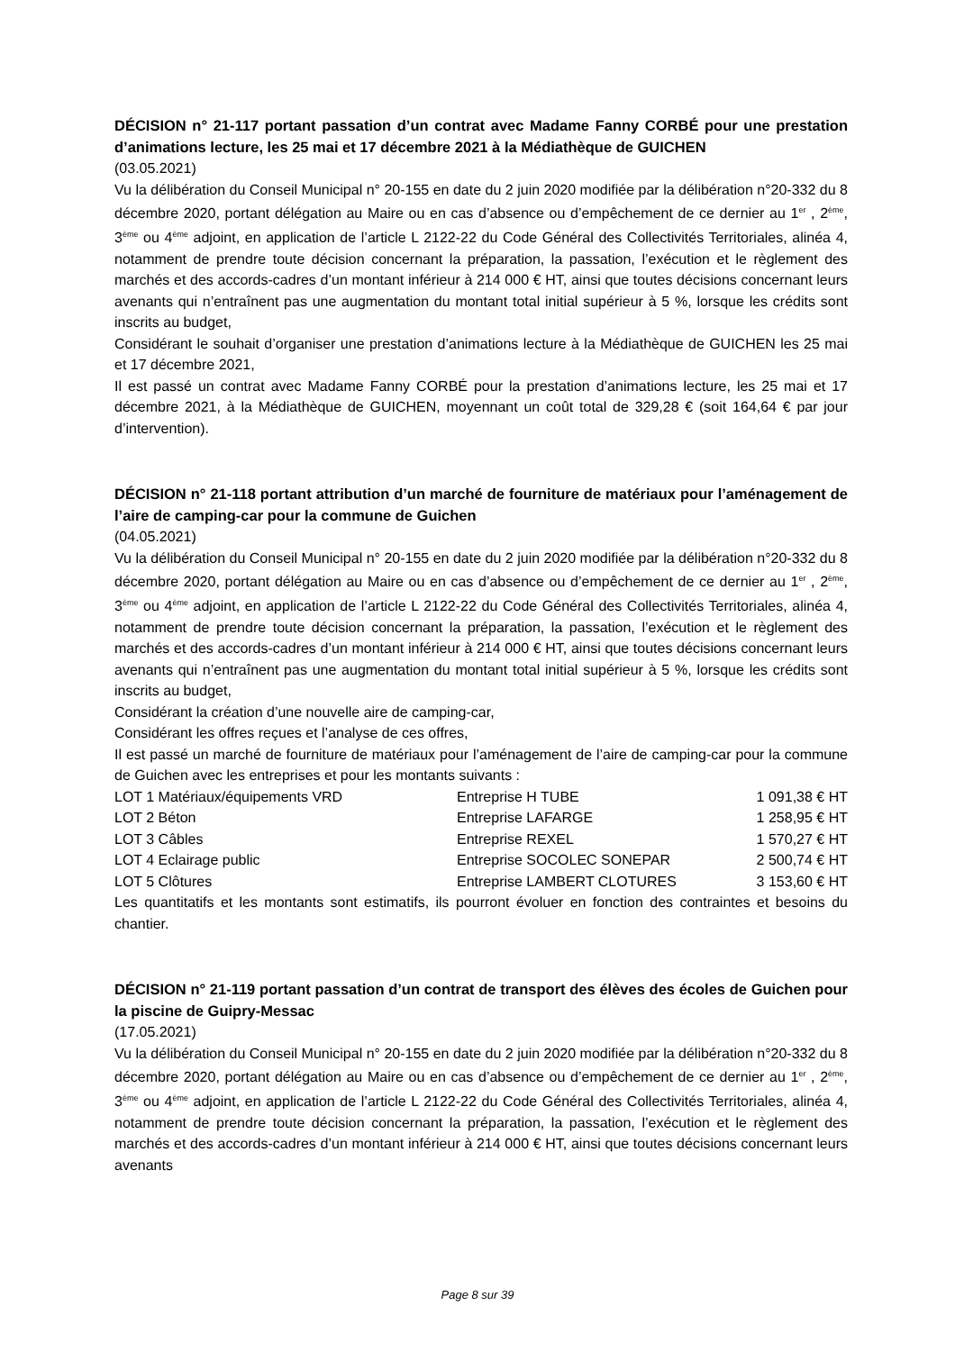DÉCISION n° 21-117 portant passation d’un contrat avec Madame Fanny CORBÉ pour une prestation d’animations lecture, les 25 mai et 17 décembre 2021 à la Médiathèque de GUICHEN
(03.05.2021)
Vu la délibération du Conseil Municipal n° 20-155 en date du 2 juin 2020 modifiée par la délibération n°20-332 du 8 décembre 2020, portant délégation au Maire ou en cas d’absence ou d’empêchement de ce dernier au 1<sup>er</sup> , 2<sup>ème</sup>, 3<sup>ème</sup> ou 4<sup>ème</sup> adjoint, en application de l’article L 2122-22 du Code Général des Collectivités Territoriales, alinéa 4, notamment de prendre toute décision concernant la préparation, la passation, l’exécution et le règlement des marchés et des accords-cadres d’un montant inférieur à 214 000 € HT, ainsi que toutes décisions concernant leurs avenants qui n’entraînent pas une augmentation du montant total initial supérieur à 5 %, lorsque les crédits sont inscrits au budget,
Considérant le souhait d’organiser une prestation d’animations lecture à la Médiathèque de GUICHEN les 25 mai et 17 décembre 2021,
Il est passé un contrat avec Madame Fanny CORBÉ pour la prestation d’animations lecture, les 25 mai et 17 décembre 2021, à la Médiathèque de GUICHEN, moyennant un coût total de 329,28 € (soit 164,64 € par jour d’intervention).
DÉCISION n° 21-118 portant attribution d’un marché de fourniture de matériaux pour l’aménagement de l’aire de camping-car pour la commune de Guichen
(04.05.2021)
Vu la délibération du Conseil Municipal n° 20-155 en date du 2 juin 2020 modifiée par la délibération n°20-332 du 8 décembre 2020, portant délégation au Maire ou en cas d’absence ou d’empêchement de ce dernier au 1<sup>er</sup> , 2<sup>ème</sup>, 3<sup>ème</sup> ou 4<sup>ème</sup> adjoint, en application de l’article L 2122-22 du Code Général des Collectivités Territoriales, alinéa 4, notamment de prendre toute décision concernant la préparation, la passation, l’exécution et le règlement des marchés et des accords-cadres d’un montant inférieur à 214 000 € HT, ainsi que toutes décisions concernant leurs avenants qui n’entraînent pas une augmentation du montant total initial supérieur à 5 %, lorsque les crédits sont inscrits au budget,
Considérant la création d’une nouvelle aire de camping-car,
Considérant les offres reçues et l’analyse de ces offres,
Il est passé un marché de fourniture de matériaux pour l’aménagement de l’aire de camping-car pour la commune de Guichen avec les entreprises et pour les montants suivants :
| LOT 1 Matériaux/équipements VRD | Entreprise H TUBE | 1 091,38 € HT |
| LOT 2 Béton | Entreprise LAFARGE | 1 258,95 € HT |
| LOT 3 Câbles | Entreprise REXEL | 1 570,27 € HT |
| LOT 4 Eclairage public | Entreprise SOCOLEC SONEPAR | 2 500,74 € HT |
| LOT 5 Clôtures | Entreprise LAMBERT CLOTURES | 3 153,60 € HT |
Les quantitatifs et les montants sont estimatifs, ils pourront évoluer en fonction des contraintes et besoins du chantier.
DÉCISION n° 21-119 portant passation d’un contrat de transport des élèves des écoles de Guichen pour la piscine de Guipry-Messac
(17.05.2021)
Vu la délibération du Conseil Municipal n° 20-155 en date du 2 juin 2020 modifiée par la délibération n°20-332 du 8 décembre 2020, portant délégation au Maire ou en cas d’absence ou d’empêchement de ce dernier au 1<sup>er</sup> , 2<sup>ème</sup>, 3<sup>ème</sup> ou 4<sup>ème</sup> adjoint, en application de l’article L 2122-22 du Code Général des Collectivités Territoriales, alinéa 4, notamment de prendre toute décision concernant la préparation, la passation, l’exécution et le règlement des marchés et des accords-cadres d’un montant inférieur à 214 000 € HT, ainsi que toutes décisions concernant leurs avenants
Page 8 sur 39